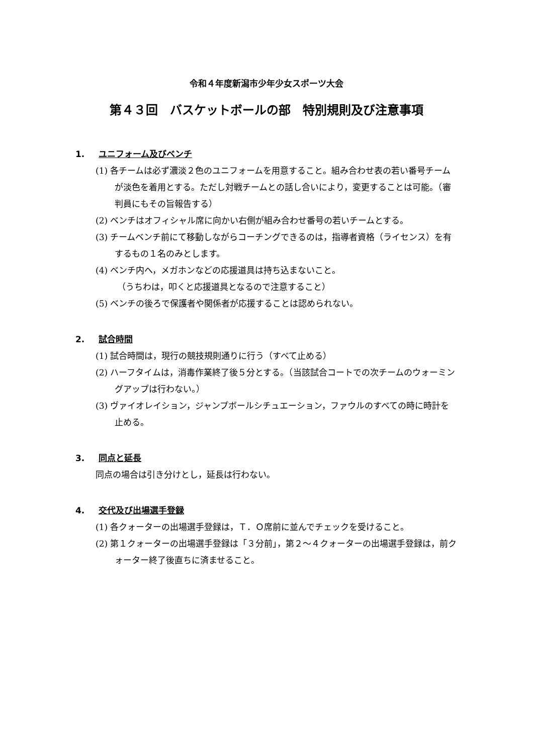令和４年度新潟市少年少女スポーツ大会
第４３回　バスケットボールの部　特別規則及び注意事項
1. ユニフォーム及びベンチ
(1) 各チームは必ず濃淡２色のユニフォームを用意すること。組み合わせ表の若い番号チームが淡色を着用とする。ただし対戦チームとの話し合いにより，変更することは可能。（審判員にもその旨報告する）
(2) ベンチはオフィシャル席に向かい右側が組み合わせ番号の若いチームとする。
(3) チームベンチ前にて移動しながらコーチングできるのは，指導者資格（ライセンス）を有するもの１名のみとします。
(4) ベンチ内へ，メガホンなどの応援道具は持ち込まないこと。
（うちわは，叩くと応援道具となるので注意すること）
(5) ベンチの後ろで保護者や関係者が応援することは認められない。
2. 試合時間
(1) 試合時間は，現行の競技規則通りに行う（すべて止める）
(2) ハーフタイムは，消毒作業終了後５分とする。（当該試合コートでの次チームのウォーミングアップは行わない。）
(3) ヴァイオレイション，ジャンプボールシチュエーション，ファウルのすべての時に時計を止める。
3. 同点と延長
同点の場合は引き分けとし，延長は行わない。
4. 交代及び出場選手登録
(1) 各クォーターの出場選手登録は，Ｔ．Ｏ席前に並んでチェックを受けること。
(2) 第１クォーターの出場選手登録は「３分前」，第２～４クォーターの出場選手登録は，前クォーター終了後直ちに済ませること。